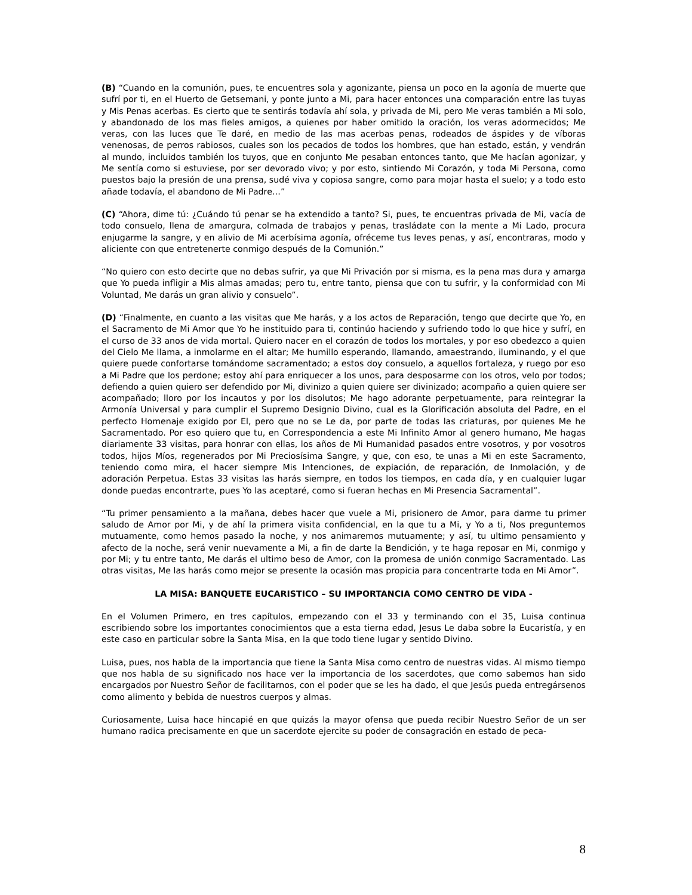(B) “Cuando en la comunión, pues, te encuentres sola y agonizante, piensa un poco en la agonía de muerte que sufrí por ti, en el Huerto de Getsemani, y ponte junto a Mi, para hacer entonces una comparación entre las tuyas y Mis Penas acerbas. Es cierto que te sentirás todavía ahí sola, y privada de Mi, pero Me veras también a Mi solo, y abandonado de los mas fieles amigos, a quienes por haber omitido la oración, los veras adormecidos; Me veras, con las luces que Te daré, en medio de las mas acerbas penas, rodeados de áspides y de víboras venenosas, de perros rabiosos, cuales son los pecados de todos los hombres, que han estado, están, y vendrán al mundo, incluidos también los tuyos, que en conjunto Me pesaban entonces tanto, que Me hacían agonizar, y Me sentía como si estuviese, por ser devorado vivo; y por esto, sintiendo Mi Corazón, y toda Mi Persona, como puestos bajo la presión de una prensa, sudé viva y copiosa sangre, como para mojar hasta el suelo; y a todo esto añade todavía, el abandono de Mi Padre…”
(C) “Ahora, dime tú: ¿Cuándo tú penar se ha extendido a tanto? Si, pues, te encuentras privada de Mi, vacía de todo consuelo, llena de amargura, colmada de trabajos y penas, trasládate con la mente a Mi Lado, procura enjugarme la sangre, y en alivio de Mi acerbísima agonía, ofréceme tus leves penas, y así, encontraras, modo y aliciente con que entretenerte conmigo después de la Comunión.”
“No quiero con esto decirte que no debas sufrir, ya que Mi Privación por si misma, es la pena mas dura y amarga que Yo pueda infligir a Mis almas amadas; pero tu, entre tanto, piensa que con tu sufrir, y la conformidad con Mi Voluntad, Me darás un gran alivio y consuelo”.
(D) “Finalmente, en cuanto a las visitas que Me harás, y a los actos de Reparación, tengo que decirte que Yo, en el Sacramento de Mi Amor que Yo he instituido para ti, continúo haciendo y sufriendo todo lo que hice y sufrí, en el curso de 33 anos de vida mortal. Quiero nacer en el corazón de todos los mortales, y por eso obedezco a quien del Cielo Me llama, a inmolarme en el altar; Me humillo esperando, llamando, amaestrando, iluminando, y el que quiere puede confortarse tomándome sacramentado; a estos doy consuelo, a aquellos fortaleza, y ruego por eso a Mi Padre que los perdone; estoy ahí para enriquecer a los unos, para desposarme con los otros, velo por todos; defiendo a quien quiero ser defendido por Mi, divinizo a quien quiere ser divinizado; acompaño a quien quiere ser acompañado; lloro por los incautos y por los disolutos; Me hago adorante perpetuamente, para reintegrar la Armonía Universal y para cumplir el Supremo Designio Divino, cual es la Glorificación absoluta del Padre, en el perfecto Homenaje exigido por El, pero que no se Le da, por parte de todas las criaturas, por quienes Me he Sacramentado. Por eso quiero que tu, en Correspondencia a este Mi Infinito Amor al genero humano, Me hagas diariamente 33 visitas, para honrar con ellas, los años de Mi Humanidad pasados entre vosotros, y por vosotros todos, hijos Míos, regenerados por Mi Preciosísima Sangre, y que, con eso, te unas a Mi en este Sacramento, teniendo como mira, el hacer siempre Mis Intenciones, de expiación, de reparación, de Inmolación, y de adoración Perpetua. Estas 33 visitas las harás siempre, en todos los tiempos, en cada día, y en cualquier lugar donde puedas encontrarte, pues Yo las aceptaré, como si fueran hechas en Mi Presencia Sacramental”.
“Tu primer pensamiento a la mañana, debes hacer que vuele a Mi, prisionero de Amor, para darme tu primer saludo de Amor por Mi, y de ahí la primera visita confidencial, en la que tu a Mi, y Yo a ti, Nos preguntemos mutuamente, como hemos pasado la noche, y nos animaremos mutuamente; y así, tu ultimo pensamiento y afecto de la noche, será venir nuevamente a Mi, a fin de darte la Bendición, y te haga reposar en Mi, conmigo y por Mi; y tu entre tanto, Me darás el ultimo beso de Amor, con la promesa de unión conmigo Sacramentado. Las otras visitas, Me las harás como mejor se presente la ocasión mas propicia para concentrarte toda en Mi Amor”.
LA MISA: BANQUETE EUCARISTICO – SU IMPORTANCIA COMO CENTRO DE VIDA -
En el Volumen Primero, en tres capítulos, empezando con el 33 y terminando con el 35, Luisa continua escribiendo sobre los importantes conocimientos que a esta tierna edad, Jesus Le daba sobre la Eucaristía, y en este caso en particular sobre la Santa Misa, en la que todo tiene lugar y sentido Divino.
Luisa, pues, nos habla de la importancia que tiene la Santa Misa como centro de nuestras vidas. Al mismo tiempo que nos habla de su significado nos hace ver la importancia de los sacerdotes, que como sabemos han sido encargados por Nuestro Señor de facilitarnos, con el poder que se les ha dado, el que Jesús pueda entregársenos como alimento y bebida de nuestros cuerpos y almas.
Curiosamente, Luisa hace hincapié en que quizás la mayor ofensa que pueda recibir Nuestro Señor de un ser humano radica precisamente en que un sacerdote ejercite su poder de consagración en estado de peca-
8